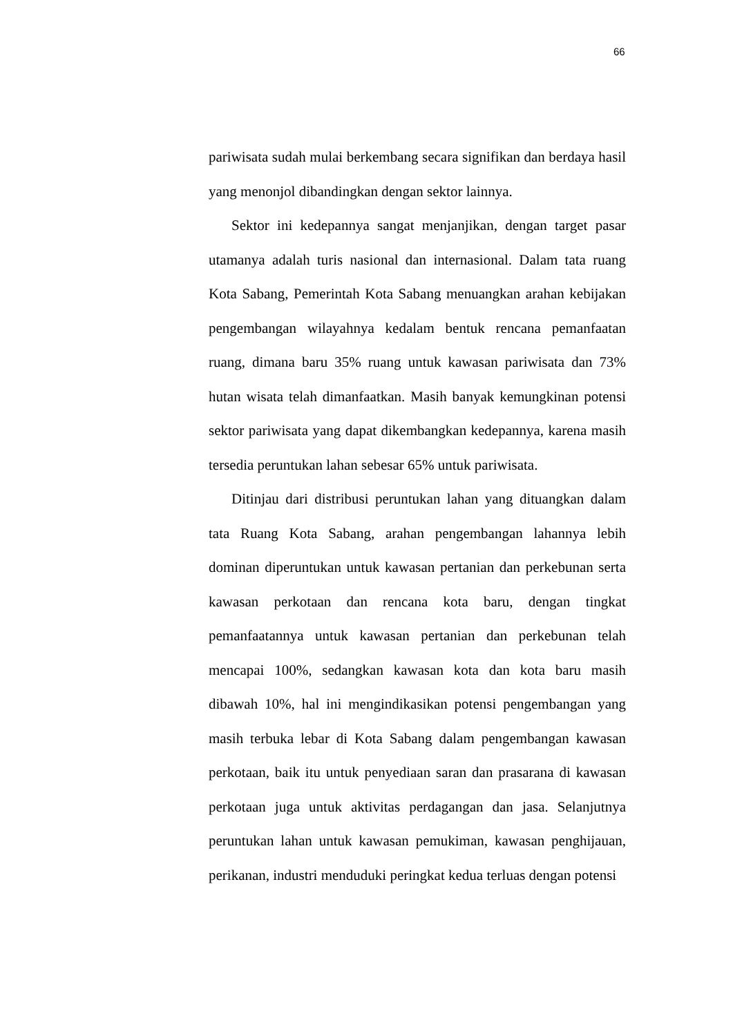66
pariwisata sudah mulai berkembang secara signifikan dan berdaya hasil yang menonjol dibandingkan dengan sektor lainnya.
Sektor ini kedepannya sangat menjanjikan, dengan target pasar utamanya adalah turis nasional dan internasional. Dalam tata ruang Kota Sabang, Pemerintah Kota Sabang menuangkan arahan kebijakan pengembangan wilayahnya kedalam bentuk rencana pemanfaatan ruang, dimana baru 35% ruang untuk kawasan pariwisata dan 73% hutan wisata telah dimanfaatkan. Masih banyak kemungkinan potensi sektor pariwisata yang dapat dikembangkan kedepannya, karena masih tersedia peruntukan lahan sebesar 65% untuk pariwisata.
Ditinjau dari distribusi peruntukan lahan yang dituangkan dalam tata Ruang Kota Sabang, arahan pengembangan lahannya lebih dominan diperuntukan untuk kawasan pertanian dan perkebunan serta kawasan perkotaan dan rencana kota baru, dengan tingkat pemanfaatannya untuk kawasan pertanian dan perkebunan telah mencapai 100%, sedangkan kawasan kota dan kota baru masih dibawah 10%, hal ini mengindikasikan potensi pengembangan yang masih terbuka lebar di Kota Sabang dalam pengembangan kawasan perkotaan, baik itu untuk penyediaan saran dan prasarana di kawasan perkotaan juga untuk aktivitas perdagangan dan jasa. Selanjutnya peruntukan lahan untuk kawasan pemukiman, kawasan penghijauan, perikanan, industri menduduki peringkat kedua terluas dengan potensi